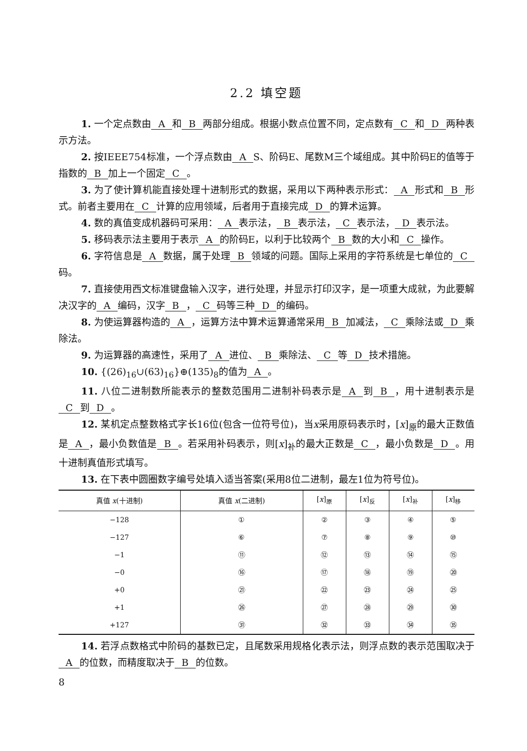2.2 填空题
1. 一个定点数由 A 和 B 两部分组成。根据小数点位置不同，定点数有 C 和 D 两种表示方法。
2. 按IEEE754标准，一个浮点数由 A S、阶码E、尾数M三个域组成。其中阶码E的值等于指数的 B 加上一个固定 C 。
3. 为了使计算机能直接处理十进制形式的数据，采用以下两种表示形式： A 形式和 B 形式。前者主要用在 C 计算的应用领域，后者用于直接完成 D 的算术运算。
4. 数的真值变成机器码可采用： A 表示法， B 表示法， C 表示法， D 表示法。
5. 移码表示法主要用于表示 A 的阶码E，以利于比较两个 B 数的大小和 C 操作。
6. 字符信息是 A 数据，属于处理 B 领域的问题。国际上采用的字符系统是七单位的 C 码。
7. 直接使用西文标准键盘输入汉字，进行处理，并显示打印汉字，是一项重大成就，为此要解决汉字的 A 编码，汉字 B ， C 码等三种 D 的编码。
8. 为使运算器构造的 A ，运算方法中算术运算通常采用 B 加减法， C 乘除法或 D 乘除法。
9. 为运算器的高速性，采用了 A 进位、 B 乘除法、 C 等 D 技术措施。
10. {(26)<sub>16</sub>∪(63)<sub>16</sub>}⊕(135)<sub>8</sub>的值为 A 。
11. 八位二进制数所能表示的整数范围用二进制补码表示是 A 到 B ，用十进制表示是 C 到 D 。
12. 某机定点整数格式字长16位(包含一位符号位)，当x采用原码表示时，[x]<sub>原</sub>的最大正数值是 A ，最小负数值是 B 。若采用补码表示，则[x]<sub>补</sub>的最大正数是 C ，最小负数是 D 。用十进制真值形式填写。
13. 在下表中圆圈数字编号处填入适当答案(采用8位二进制，最左1位为符号位)。
| 真值 x (十进制) | 真值 x (二进制) | [ x ]<sub>原</sub> | [ x ]<sub>反</sub> | [ x ]<sub>补</sub> | [ x ]<sub>移</sub> |
| --- | --- | --- | --- | --- | --- |
| −128 | ① | ② | ③ | ④ | ⑤ |
| −127 | ⑥ | ⑦ | ⑧ | ⑨ | ⑩ |
| −1 | ⑪ | ⑫ | ⑬ | ⑭ | ⑮ |
| −0 | ⑯ | ⑰ | ⑱ | ⑲ | ⑳ |
| +0 | ㉑ | ㉒ | ㉓ | ㉔ | ㉕ |
| +1 | ㉖ | ㉗ | ㉘ | ㉙ | ㉚ |
| +127 | ㉛ | ㉜ | ㉝ | ㉞ | ㉟ |
14. 若浮点数格式中阶码的基数已定，且尾数采用规格化表示法，则浮点数的表示范围取决于 A 的位数，而精度取决于 B 的位数。
8